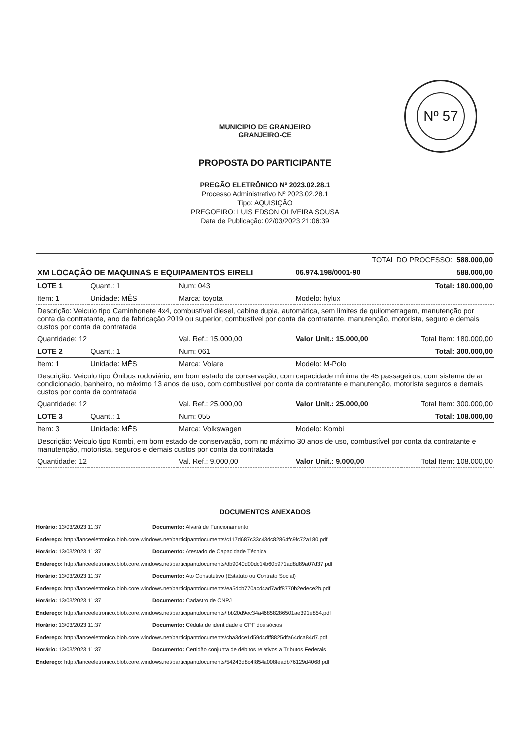Nº 57
MUNICIPIO DE GRANJEIRO
GRANJEIRO-CE
PROPOSTA DO PARTICIPANTE
PREGÃO ELETRÔNICO Nº 2023.02.28.1
Processo Administrativo Nº 2023.02.28.1
Tipo: AQUISIÇÃO
PREGOEIRO: LUIS EDSON OLIVEIRA SOUSA
Data de Publicação: 02/03/2023 21:06:39
| TOTAL DO PROCESSO: 588.000,00 | | | | |
| XM LOCAÇÃO DE MAQUINAS E EQUIPAMENTOS EIRELI | | | 06.974.198/0001-90 | 588.000,00 |
| LOTE 1 | Quant.: 1 | Num: 043 | | Total: 180.000,00 |
| Item: 1 | Unidade: MÊS | Marca: toyota | Modelo: hylux | |
| Descrição: Veiculo tipo Caminhonete 4x4, combustível diesel, cabine dupla, automática, sem limites de quilometragem, manutenção por conta da contratante, ano de fabricação 2019 ou superior, combustível por conta da contratante, manutenção, motorista, seguro e demais custos por conta da contratada | | | | |
| Quantidade: 12 | | Val. Ref.: 15.000,00 | Valor Unit.: 15.000,00 | Total Item: 180.000,00 |
| LOTE 2 | Quant.: 1 | Num: 061 | | Total: 300.000,00 |
| Item: 1 | Unidade: MÊS | Marca: Volare | Modelo: M-Polo | |
| Descrição: Veiculo tipo Ônibus rodoviário, em bom estado de conservação, com capacidade mínima de 45 passageiros, com sistema de ar condicionado, banheiro, no máximo 13 anos de uso, com combustível por conta da contratante e manutenção, motorista seguros e demais custos por conta da contratada | | | | |
| Quantidade: 12 | | Val. Ref.: 25.000,00 | Valor Unit.: 25.000,00 | Total Item: 300.000,00 |
| LOTE 3 | Quant.: 1 | Num: 055 | | Total: 108.000,00 |
| Item: 3 | Unidade: MÊS | Marca: Volkswagen | Modelo: Kombi | |
| Descrição: Veiculo tipo Kombi, em bom estado de conservação, com no máximo 30 anos de uso, combustível por conta da contratante e manutenção, motorista, seguros e demais custos por conta da contratada | | | | |
| Quantidade: 12 | | Val. Ref.: 9.000,00 | Valor Unit.: 9.000,00 | Total Item: 108.000,00 |
DOCUMENTOS ANEXADOS
Horário: 13/03/2023 11:37 Documento: Alvará de Funcionamento
Endereço: http://lanceeletronico.blob.core.windows.net/participantdocuments/c117d687c33c43dc82864fc9fc72a180.pdf
Horário: 13/03/2023 11:37 Documento: Atestado de Capacidade Técnica
Endereço: http://lanceeletronico.blob.core.windows.net/participantdocuments/db9040d00dc14b60b971ad8d89a07d37.pdf
Horário: 13/03/2023 11:37 Documento: Ato Constitutivo (Estatuto ou Contrato Social)
Endereço: http://lanceeletronico.blob.core.windows.net/participantdocuments/ea5dcb770acd4ad7adf8770b2edece2b.pdf
Horário: 13/03/2023 11:37 Documento: Cadastro de CNPJ
Endereço: http://lanceeletronico.blob.core.windows.net/participantdocuments/fbb20d9ec34a46858286501ae391e854.pdf
Horário: 13/03/2023 11:37 Documento: Cédula de identidade e CPF dos sócios
Endereço: http://lanceeletronico.blob.core.windows.net/participantdocuments/cba3dce1d59d4dff8825dfa64dca84d7.pdf
Horário: 13/03/2023 11:37 Documento: Certidão conjunta de débitos relativos a Tributos Federais
Endereço: http://lanceeletronico.blob.core.windows.net/participantdocuments/54243d8c4f854a008feadb76129d4068.pdf